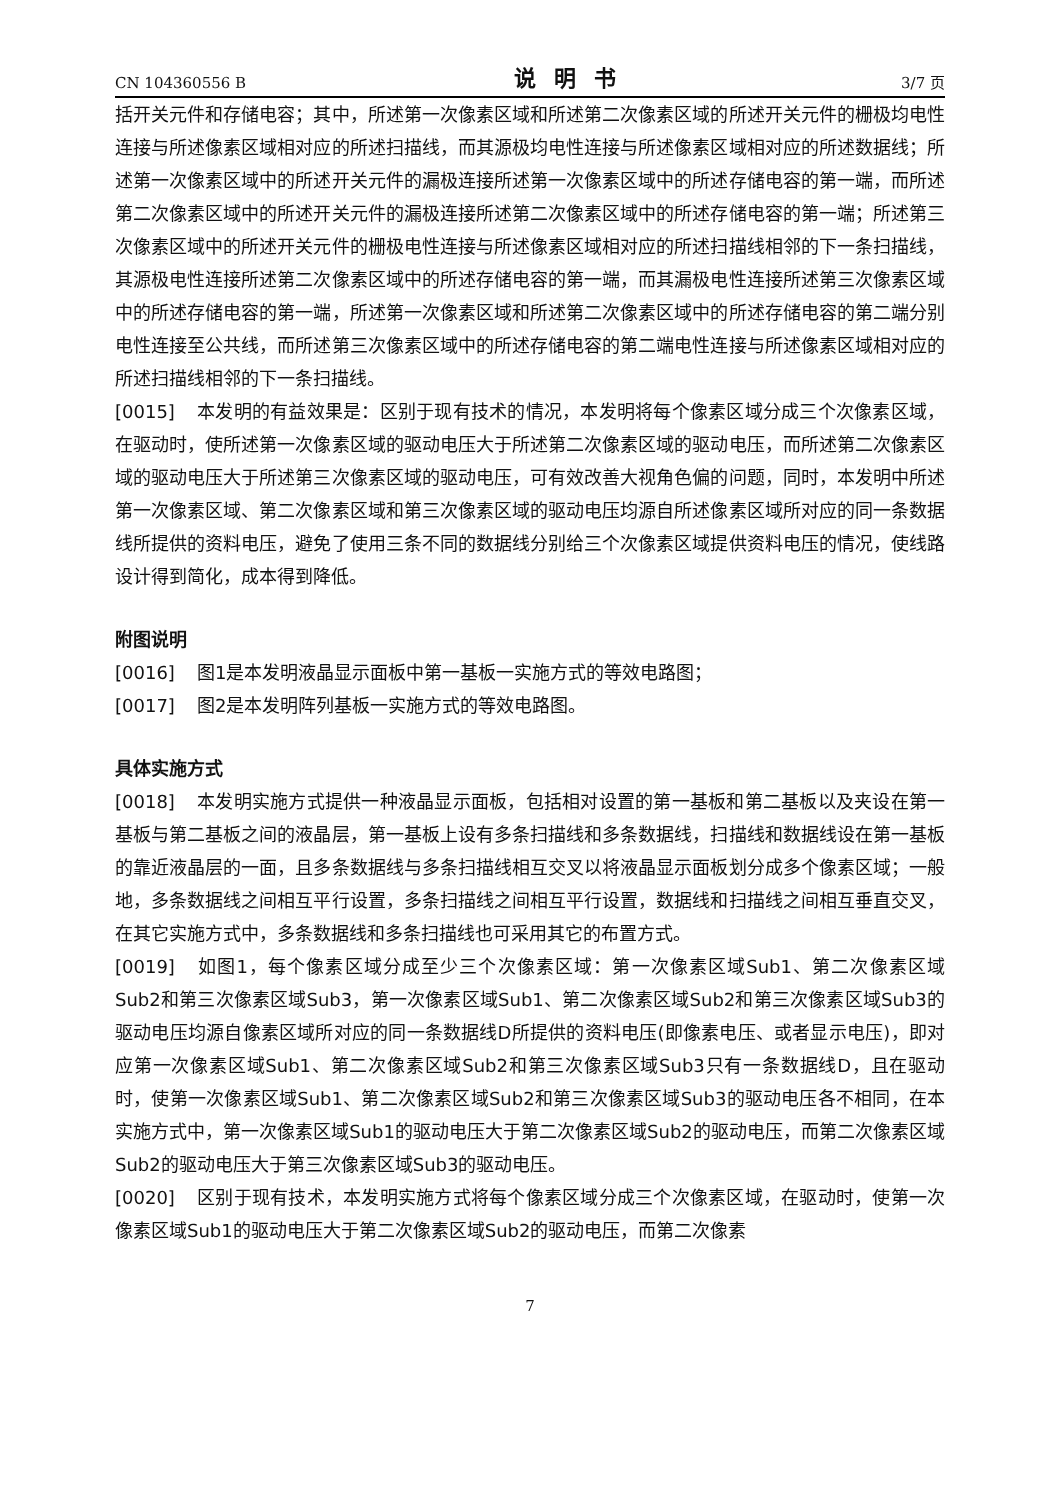CN 104360556 B 说明书 3/7 页
括开关元件和存储电容；其中，所述第一次像素区域和所述第二次像素区域的所述开关元件的栅极均电性连接与所述像素区域相对应的所述扫描线，而其源极均电性连接与所述像素区域相对应的所述数据线；所述第一次像素区域中的所述开关元件的漏极连接所述第一次像素区域中的所述存储电容的第一端，而所述第二次像素区域中的所述开关元件的漏极连接所述第二次像素区域中的所述存储电容的第一端；所述第三次像素区域中的所述开关元件的栅极电性连接与所述像素区域相对应的所述扫描线相邻的下一条扫描线，其源极电性连接所述第二次像素区域中的所述存储电容的第一端，而其漏极电性连接所述第三次像素区域中的所述存储电容的第一端，所述第一次像素区域和所述第二次像素区域中的所述存储电容的第二端分别电性连接至公共线，而所述第三次像素区域中的所述存储电容的第二端电性连接与所述像素区域相对应的所述扫描线相邻的下一条扫描线。
[0015] 本发明的有益效果是：区别于现有技术的情况，本发明将每个像素区域分成三个次像素区域，在驱动时，使所述第一次像素区域的驱动电压大于所述第二次像素区域的驱动电压，而所述第二次像素区域的驱动电压大于所述第三次像素区域的驱动电压，可有效改善大视角色偏的问题，同时，本发明中所述第一次像素区域、第二次像素区域和第三次像素区域的驱动电压均源自所述像素区域所对应的同一条数据线所提供的资料电压，避免了使用三条不同的数据线分别给三个次像素区域提供资料电压的情况，使线路设计得到简化，成本得到降低。
附图说明
[0016] 图1是本发明液晶显示面板中第一基板一实施方式的等效电路图；
[0017] 图2是本发明阵列基板一实施方式的等效电路图。
具体实施方式
[0018] 本发明实施方式提供一种液晶显示面板，包括相对设置的第一基板和第二基板以及夹设在第一基板与第二基板之间的液晶层，第一基板上设有多条扫描线和多条数据线，扫描线和数据线设在第一基板的靠近液晶层的一面，且多条数据线与多条扫描线相互交叉以将液晶显示面板划分成多个像素区域；一般地，多条数据线之间相互平行设置，多条扫描线之间相互平行设置，数据线和扫描线之间相互垂直交叉，在其它实施方式中，多条数据线和多条扫描线也可采用其它的布置方式。
[0019] 如图1，每个像素区域分成至少三个次像素区域：第一次像素区域Sub1、第二次像素区域Sub2和第三次像素区域Sub3，第一次像素区域Sub1、第二次像素区域Sub2和第三次像素区域Sub3的驱动电压均源自像素区域所对应的同一条数据线D所提供的资料电压(即像素电压、或者显示电压)，即对应第一次像素区域Sub1、第二次像素区域Sub2和第三次像素区域Sub3只有一条数据线D，且在驱动时，使第一次像素区域Sub1、第二次像素区域Sub2和第三次像素区域Sub3的驱动电压各不相同，在本实施方式中，第一次像素区域Sub1的驱动电压大于第二次像素区域Sub2的驱动电压，而第二次像素区域Sub2的驱动电压大于第三次像素区域Sub3的驱动电压。
[0020] 区别于现有技术，本发明实施方式将每个像素区域分成三个次像素区域，在驱动时，使第一次像素区域Sub1的驱动电压大于第二次像素区域Sub2的驱动电压，而第二次像素
7